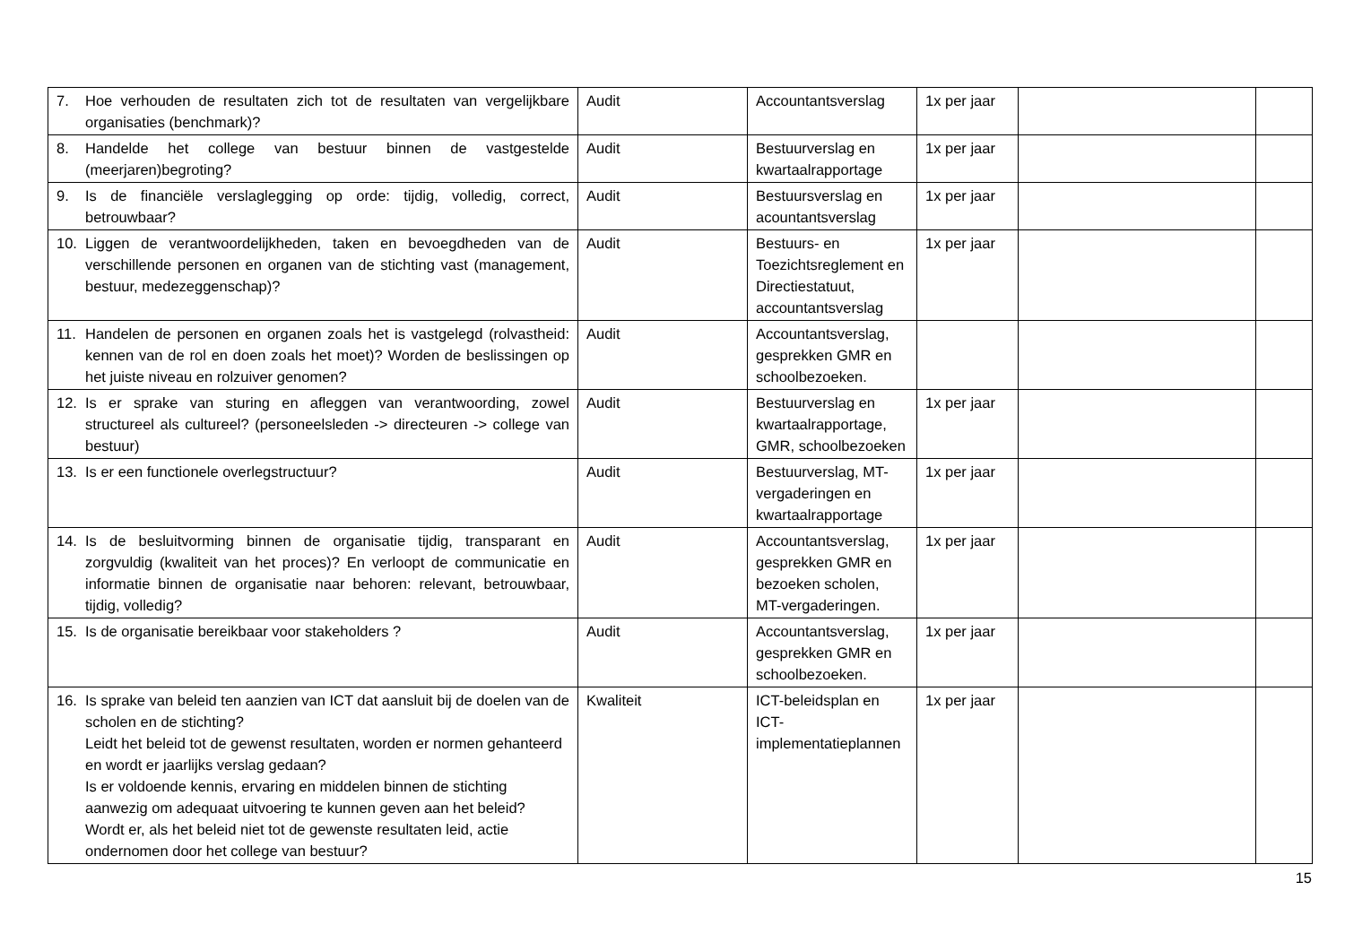| 7. Hoe verhouden de resultaten zich tot de resultaten van vergelijkbare organisaties (benchmark)? | Audit | Accountantsverslag | 1x per jaar | | |
| 8. Handelde het college van bestuur binnen de vastgestelde (meerjaren)begroting? | Audit | Bestuurverslag en kwartaalrapportage | 1x per jaar | | |
| 9. Is de financiële verslaglegging op orde: tijdig, volledig, correct, betrouwbaar? | Audit | Bestuursverslag en acountantsverslag | 1x per jaar | | |
| 10. Liggen de verantwoordelijkheden, taken en bevoegdheden van de verschillende personen en organen van de stichting vast (management, bestuur, medezeggenschap)? | Audit | Bestuurs- en Toezichtsreglement en Directiestatuut, accountantsverslag | 1x per jaar | | |
| 11. Handelen de personen en organen zoals het is vastgelegd (rolvastheid: kennen van de rol en doen zoals het moet)? Worden de beslissingen op het juiste niveau en rolzuiver genomen? | Audit | Accountantsverslag, gesprekken GMR en schoolbezoeken. | | | |
| 12. Is er sprake van sturing en afleggen van verantwoording, zowel structureel als cultureel? (personeelsleden -> directeuren -> college van bestuur) | Audit | Bestuurverslag en kwartaalrapportage, GMR, schoolbezoeken | 1x per jaar | | |
| 13. Is er een functionele overlegstructuur? | Audit | Bestuurverslag, MT-vergaderingen en kwartaalrapportage | 1x per jaar | | |
| 14. Is de besluitvorming binnen de organisatie tijdig, transparant en zorgvuldig (kwaliteit van het proces)? En verloopt de communicatie en informatie binnen de organisatie naar behoren: relevant, betrouwbaar, tijdig, volledig? | Audit | Accountantsverslag, gesprekken GMR en bezoeken scholen, MT-vergaderingen. | 1x per jaar | | |
| 15. Is de organisatie bereikbaar voor stakeholders ? | Audit | Accountantsverslag, gesprekken GMR en schoolbezoeken. | 1x per jaar | | |
| 16. Is sprake van beleid ten aanzien van ICT dat aansluit bij de doelen van de scholen en de stichting? Leidt het beleid tot de gewenst resultaten, worden er normen gehanteerd en wordt er jaarlijks verslag gedaan? Is er voldoende kennis, ervaring en middelen binnen de stichting aanwezig om adequaat uitvoering te kunnen geven aan het beleid? Wordt er, als het beleid niet tot de gewenste resultaten leid, actie ondernomen door het college van bestuur? | Kwaliteit | ICT-beleidsplan en ICT-implementatieplannen | 1x per jaar | | |
15